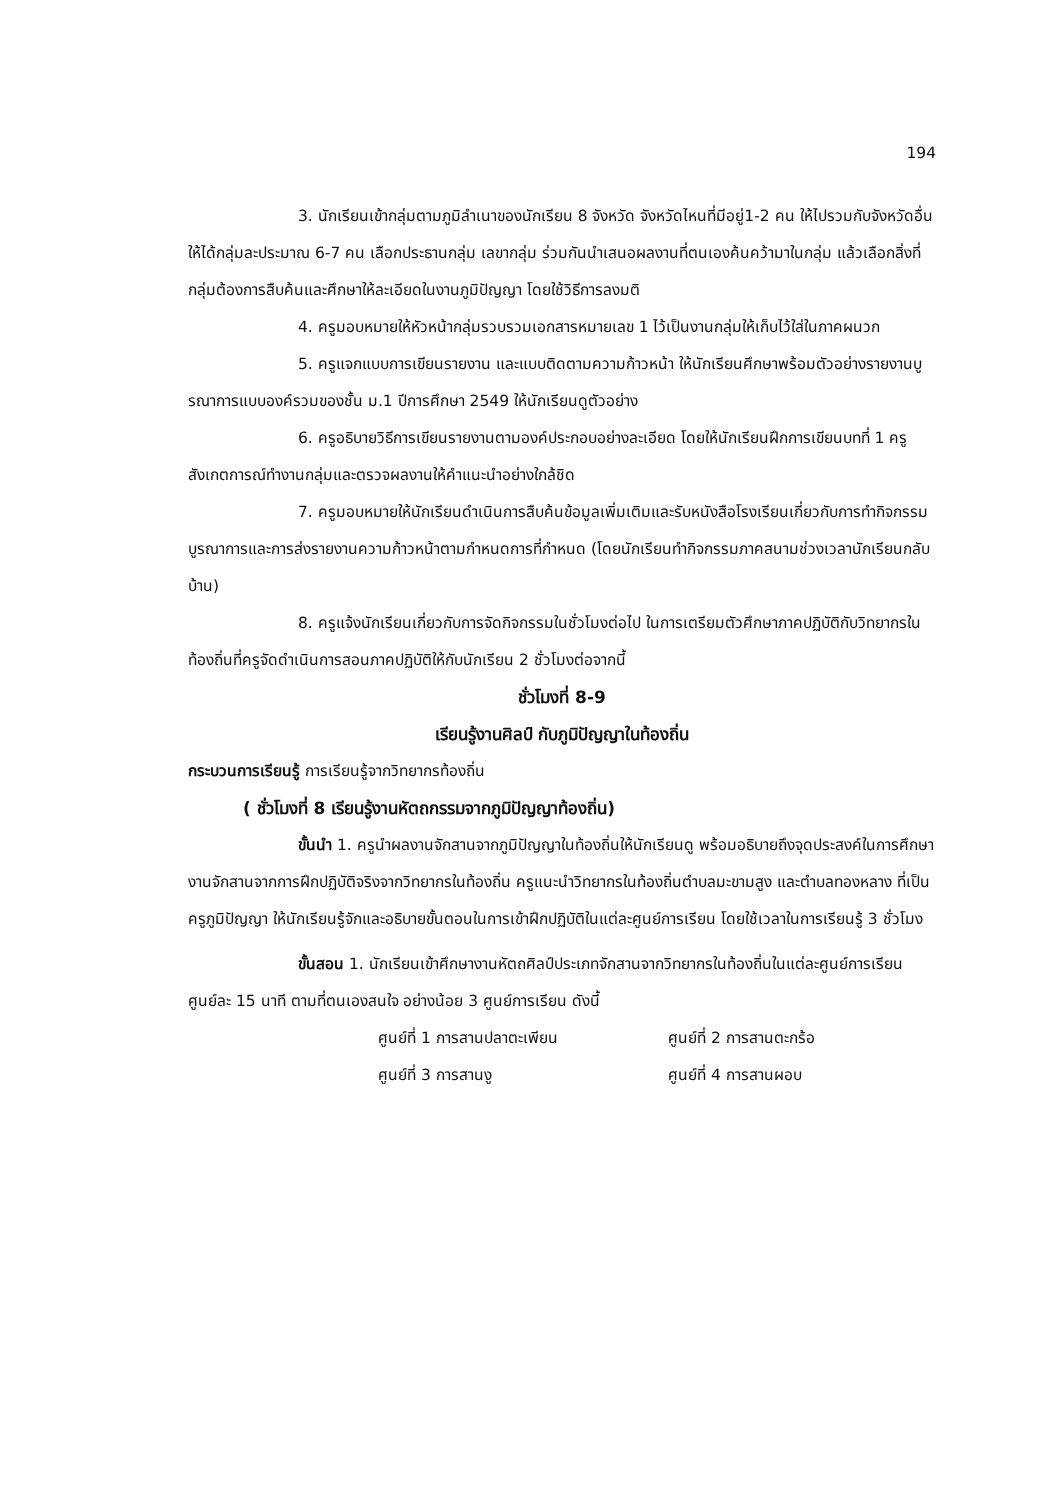194
3. นักเรียนเข้ากลุ่มตามภูมิลำเนาของนักเรียน 8 จังหวัด จังหวัดไหนที่มีอยู่1-2 คน ให้ไปรวมกับจังหวัดอื่น ให้ได้กลุ่มละประมาณ 6-7 คน เลือกประธานกลุ่ม เลขากลุ่ม ร่วมกันนำเสนอผลงานที่ตนเองค้นคว้ามาในกลุ่ม แล้วเลือกสิ่งที่กลุ่มต้องการสืบค้นและศึกษาให้ละเอียดในงานภูมิปัญญา โดยใช้วิธีการลงมติ
4. ครูมอบหมายให้หัวหน้ากลุ่มรวบรวมเอกสารหมายเลข 1 ไว้เป็นงานกลุ่มให้เก็บไว้ใส่ในภาคผนวก
5. ครูแจกแบบการเขียนรายงาน และแบบติดตามความก้าวหน้า ให้นักเรียนศึกษาพร้อมตัวอย่างรายงานบูรณาการแบบองค์รวมของชั้น ม.1 ปีการศึกษา 2549 ให้นักเรียนดูตัวอย่าง
6. ครูอธิบายวิธีการเขียนรายงานตามองค์ประกอบอย่างละเอียด โดยให้นักเรียนฝึกการเขียนบทที่ 1 ครูสังเกตการณ์ทำงานกลุ่มและตรวจผลงานให้คำแนะนำอย่างใกล้ชิด
7. ครูมอบหมายให้นักเรียนดำเนินการสืบค้นข้อมูลเพิ่มเติมและรับหนังสือโรงเรียนเกี่ยวกับการทำกิจกรรมบูรณาการและการส่งรายงานความก้าวหน้าตามกำหนดการที่กำหนด (โดยนักเรียนทำกิจกรรมภาคสนามช่วงเวลานักเรียนกลับบ้าน)
8. ครูแจ้งนักเรียนเกี่ยวกับการจัดกิจกรรมในชั่วโมงต่อไป ในการเตรียมตัวศึกษาภาคปฏิบัติกับวิทยากรในท้องถิ่นที่ครูจัดดำเนินการสอนภาคปฏิบัติให้กับนักเรียน 2 ชั่วโมงต่อจากนี้
ชั่วโมงที่ 8-9
เรียนรู้งานศิลป์ กับภูมิปัญญาในท้องถิ่น
กระบวนการเรียนรู้ การเรียนรู้จากวิทยากรท้องถิ่น
( ชั่วโมงที่ 8 เรียนรู้งานหัตถกรรมจากภูมิปัญญาท้องถิ่น)
ขั้นนำ 1. ครูนำผลงานจักสานจากภูมิปัญญาในท้องถิ่นให้นักเรียนดู พร้อมอธิบายถึงจุดประสงค์ในการศึกษางานจักสานจากการฝึกปฏิบัติจริงจากวิทยากรในท้องถิ่น ครูแนะนำวิทยากรในท้องถิ่นตำบลมะขามสูง และตำบลทองหลาง ที่เป็นครูภูมิปัญญา ให้นักเรียนรู้จักและอธิบายขั้นตอนในการเข้าฝึกปฏิบัติในแต่ละศูนย์การเรียน โดยใช้เวลาในการเรียนรู้ 3 ชั่วโมง
ขั้นสอน 1. นักเรียนเข้าศึกษางานหัตถศิลป์ประเภทจักสานจากวิทยากรในท้องถิ่นในแต่ละศูนย์การเรียน ศูนย์ละ 15 นาที ตามที่ตนเองสนใจ อย่างน้อย 3 ศูนย์การเรียน ดังนี้
ศูนย์ที่ 1 การสานปลาตะเพียน ศูนย์ที่ 2 การสานตะกร้อ ศูนย์ที่ 3 การสานงู ศูนย์ที่ 4 การสานผอบ